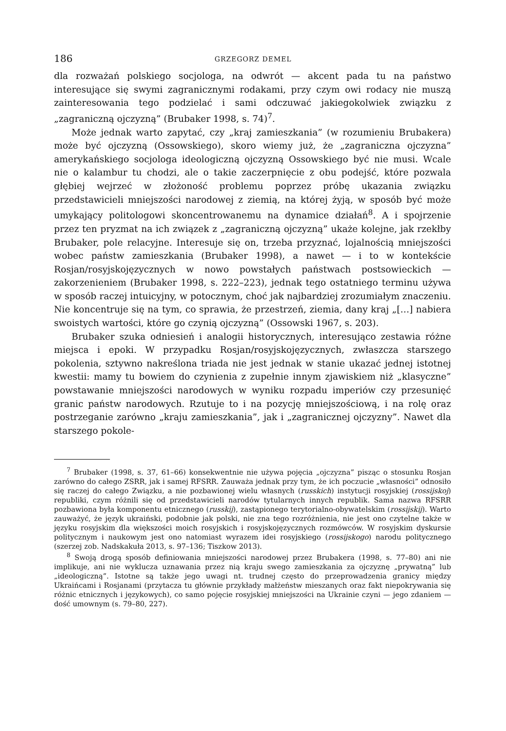186 GRZEGORZ DEMEL
dla rozważań polskiego socjologa, na odwrót — akcent pada tu na państwo interesujące się swymi zagranicznymi rodakami, przy czym owi rodacy nie muszą zainteresowania tego podzielać i sami odczuwać jakiegokolwiek związku z „zagraniczną ojczyzną” (Brubaker 1998, s. 74)<sup>7</sup>.
Może jednak warto zapytać, czy „kraj zamieszkania” (w rozumieniu Brubakera) może być ojczyzną (Ossowskiego), skoro wiemy już, że „zagraniczna ojczyzna” amerykańskiego socjologa ideologiczną ojczyzną Ossowskiego być nie musi. Wcale nie o kalambur tu chodzi, ale o takie zaczerpnięcie z obu podejść, które pozwala głębiej wejrzeć w złożoność problemu poprzez próbę ukazania związku przedstawicieli mniejszości narodowej z ziemią, na której żyją, w sposób być może umykający politologowi skoncentrowanemu na dynamice działań<sup>8</sup>. A i spojrzenie przez ten pryzmat na ich związek z „zagraniczną ojczyzną” ukaże kolejne, jak rzekłby Brubaker, pole relacyjne. Interesuje się on, trzeba przyznać, lojalnością mniejszości wobec państw zamieszkania (Brubaker 1998), a nawet — i to w kontekście Rosjan/rosyjskojęzycznych w nowo powstałych państwach postsowieckich — zakorzenieniem (Brubaker 1998, s. 222–223), jednak tego ostatniego terminu używa w sposób raczej intuicyjny, w potocznym, choć jak najbardziej zrozumiałym znaczeniu. Nie koncentruje się na tym, co sprawia, że przestrzeń, ziemia, dany kraj „[…] nabiera swoistych wartości, które go czynią ojczyzną” (Ossowski 1967, s. 203).
Brubaker szuka odniesień i analogii historycznych, interesująco zestawia różne miejsca i epoki. W przypadku Rosjan/rosyjskojęzycznych, zwłaszcza starszego pokolenia, sztywno nakreślona triada nie jest jednak w stanie ukazać jednej istotnej kwestii: mamy tu bowiem do czynienia z zupełnie innym zjawiskiem niż „klasyczne” powstawanie mniejszości narodowych w wyniku rozpadu imperiów czy przesunięć granic państw narodowych. Rzutuje to i na pozycję mniejszościową, i na rolę oraz postrzeganie zarówno „kraju zamieszkania”, jak i „zagranicznej ojczyzny”. Nawet dla starszego pokole-
<sup>7</sup> Brubaker (1998, s. 37, 61–66) konsekwentnie nie używa pojęcia „ojczyzna” pisząc o stosunku Rosjan zarówno do całego ZSRR, jak i samej RFSRR. Zauważa jednak przy tym, że ich poczucie „własności” odnosiło się raczej do całego Związku, a nie pozbawionej wielu własnych (russkich) instytucji rosyjskiej (rossijskoj) republiki, czym różnili się od przedstawicieli narodów tytularnych innych republik. Sama nazwa RFSRR pozbawiona była komponentu etnicznego (russkij), zastąpionego terytorialno-obywatelskim (rossijskij). Warto zauważyć, że język ukraiński, podobnie jak polski, nie zna tego rozróżnienia, nie jest ono czytelne także w języku rosyjskim dla większości moich rosyjskich i rosyjskojęzycznych rozmówców. W rosyjskim dyskursie politycznym i naukowym jest ono natomiast wyrazem idei rosyjskiego (rossijskogo) narodu politycznego (szerzej zob. Nadskakuła 2013, s. 97–136; Tiszkow 2013).
<sup>8</sup> Swoją drogą sposób definiowania mniejszości narodowej przez Brubakera (1998, s. 77–80) ani nie implikuje, ani nie wyklucza uznawania przez nią kraju swego zamieszkania za ojczyznę „prywatną” lub „ideologiczną”. Istotne są także jego uwagi nt. trudnej często do przeprowadzenia granicy między Ukraińcami i Rosjanami (przytacza tu głównie przykłady małżeństw mieszanych oraz fakt niepokrywania się różnic etnicznych i językowych), co samo pojęcie rosyjskiej mniejszości na Ukrainie czyni — jego zdaniem — dość umownym (s. 79–80, 227).